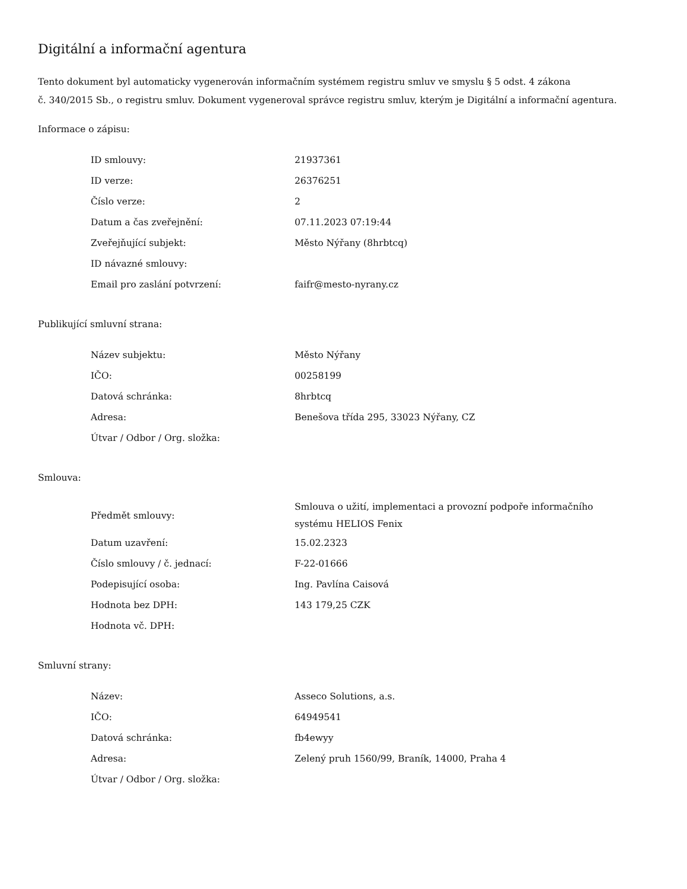Digitální a informační agentura
Tento dokument byl automaticky vygenerován informačním systémem registru smluv ve smyslu § 5 odst. 4 zákona
č. 340/2015 Sb., o registru smluv. Dokument vygeneroval správce registru smluv, kterým je Digitální a informační agentura.
Informace o zápisu:
| ID smlouvy: | 21937361 |
| ID verze: | 26376251 |
| Číslo verze: | 2 |
| Datum a čas zveřejnění: | 07.11.2023 07:19:44 |
| Zveřejňující subjekt: | Město Nýřany (8hrbtcq) |
| ID návazné smlouvy: | |
| Email pro zaslání potvrzení: | faifr@mesto-nyrany.cz |
Publikující smluvní strana:
| Název subjektu: | Město Nýřany |
| IČO: | 00258199 |
| Datová schránka: | 8hrbtcq |
| Adresa: | Benešova třída 295, 33023 Nýřany, CZ |
| Útvar / Odbor / Org. složka: | |
Smlouva:
| Předmět smlouvy: | Smlouva o užití, implementaci a provozní podpoře informačního systému HELIOS Fenix |
| Datum uzavření: | 15.02.2323 |
| Číslo smlouvy / č. jednací: | F-22-01666 |
| Podepisující osoba: | Ing. Pavlína Caisová |
| Hodnota bez DPH: | 143 179,25 CZK |
| Hodnota vč. DPH: | |
Smluvní strany:
| Název: | Asseco Solutions, a.s. |
| IČO: | 64949541 |
| Datová schránka: | fb4ewyy |
| Adresa: | Zelený pruh 1560/99, Braník, 14000, Praha 4 |
| Útvar / Odbor / Org. složka: | |